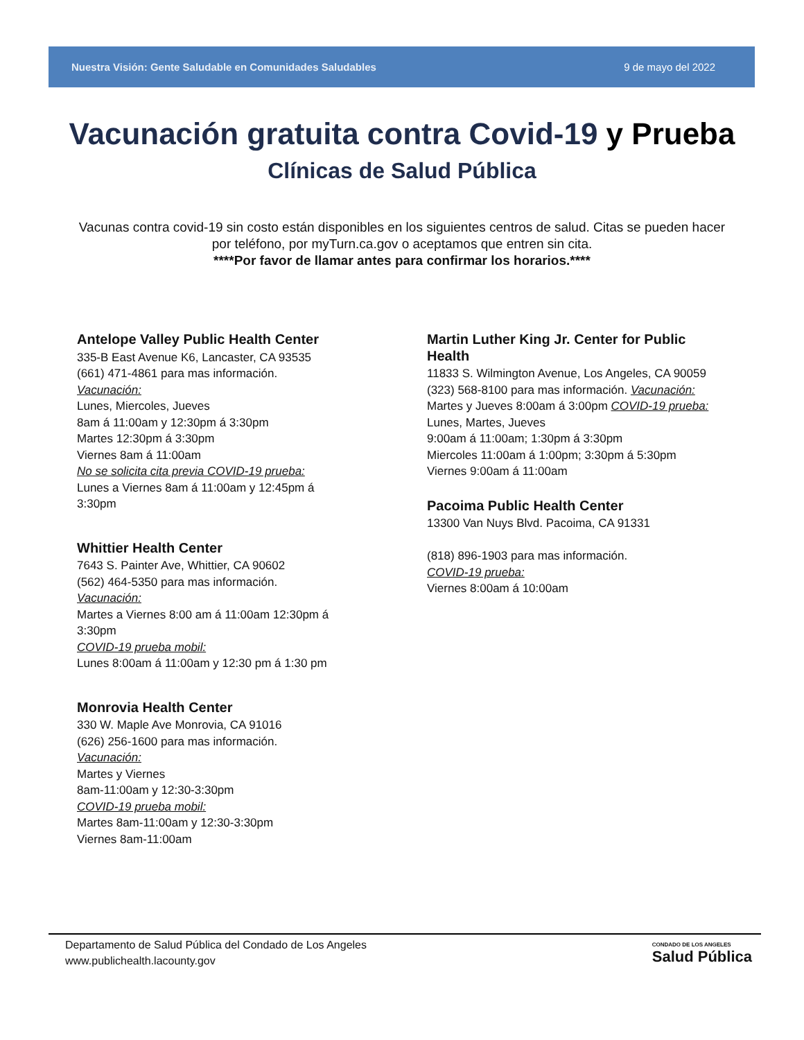Nuestra Visión: Gente Saludable en Comunidades Saludables 9 de mayo del 2022
Vacunación gratuita contra Covid-19 y Prueba
Clínicas de Salud Pública
Vacunas contra covid-19 sin costo están disponibles en los siguientes centros de salud. Citas se pueden hacer por teléfono, por myTurn.ca.gov o aceptamos que entren sin cita.
****Por favor de llamar antes para confirmar los horarios.****
Antelope Valley Public Health Center
335-B East Avenue K6, Lancaster, CA 93535
(661) 471-4861 para mas información.
Vacunación:
Lunes, Miercoles, Jueves
8am á 11:00am y 12:30pm á 3:30pm
Martes 12:30pm á 3:30pm
Viernes 8am á 11:00am
No se solicita cita previa COVID-19 prueba:
Lunes a Viernes 8am á 11:00am y 12:45pm á 3:30pm
Whittier Health Center
7643 S. Painter Ave, Whittier, CA 90602
(562) 464-5350 para mas información.
Vacunación:
Martes a Viernes 8:00 am á 11:00am 12:30pm á 3:30pm
COVID-19 prueba mobil:
Lunes 8:00am á 11:00am y 12:30 pm á 1:30 pm
Monrovia Health Center
330 W. Maple Ave Monrovia, CA 91016
(626) 256-1600 para mas información.
Vacunación:
Martes y Viernes
8am-11:00am y 12:30-3:30pm
COVID-19 prueba mobil:
Martes 8am-11:00am y 12:30-3:30pm
Viernes 8am-11:00am
Martin Luther King Jr. Center for Public Health
11833 S. Wilmington Avenue, Los Angeles, CA 90059
(323) 568-8100 para mas información. Vacunación:
Martes y Jueves 8:00am á 3:00pm COVID-19 prueba:
Lunes, Martes, Jueves
9:00am á 11:00am; 1:30pm á 3:30pm
Miercoles 11:00am á 1:00pm; 3:30pm á 5:30pm
Viernes 9:00am á 11:00am
Pacoima Public Health Center
13300 Van Nuys Blvd. Pacoima, CA 91331
(818) 896-1903 para mas información.
COVID-19 prueba:
Viernes 8:00am á 10:00am
Departamento de Salud Pública del Condado de Los Angeles
www.publichealth.lacounty.gov
CONDADO DE LOS ANGELES
Salud Pública